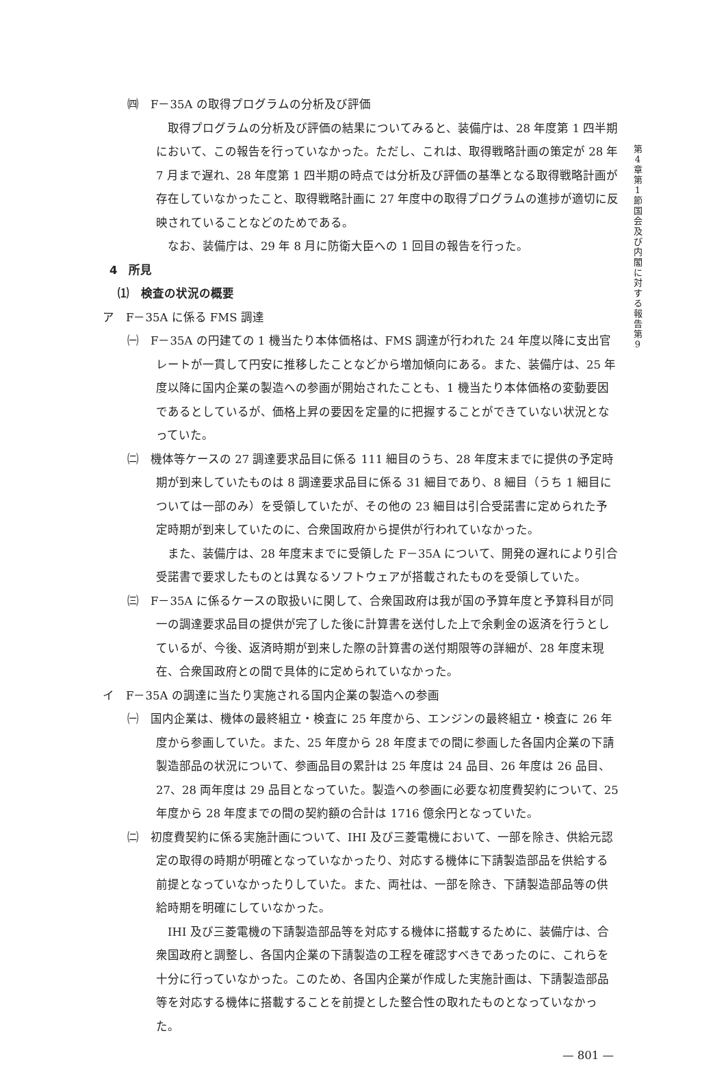㈣　F－35A の取得プログラムの分析及び評価
取得プログラムの分析及び評価の結果についてみると、装備庁は、28 年度第 1 四半期において、この報告を行っていなかった。ただし、これは、取得戦略計画の策定が 28 年 7 月まで遅れ、28 年度第 1 四半期の時点では分析及び評価の基準となる取得戦略計画が存在していなかったこと、取得戦略計画に 27 年度中の取得プログラムの進捗が適切に反映されていることなどのためである。
なお、装備庁は、29 年 8 月に防衛大臣への 1 回目の報告を行った。
4　所見
⑴　検査の状況の概要
ア　F－35A に係る FMS 調達
㈠　F－35A の円建ての 1 機当たり本体価格は、FMS 調達が行われた 24 年度以降に支出官レートが一貫して円安に推移したことなどから増加傾向にある。また、装備庁は、25 年度以降に国内企業の製造への参画が開始されたことも、1 機当たり本体価格の変動要因であるとしているが、価格上昇の要因を定量的に把握することができていない状況となっていた。
㈡　機体等ケースの 27 調達要求品目に係る 111 細目のうち、28 年度末までに提供の予定時期が到来していたものは 8 調達要求品目に係る 31 細目であり、8 細目（うち 1 細目については一部のみ）を受領していたが、その他の 23 細目は引合受諾書に定められた予定時期が到来していたのに、合衆国政府から提供が行われていなかった。
また、装備庁は、28 年度末までに受領した F－35A について、開発の遅れにより引合受諾書で要求したものとは異なるソフトウェアが搭載されたものを受領していた。
㈢　F－35A に係るケースの取扱いに関して、合衆国政府は我が国の予算年度と予算科目が同一の調達要求品目の提供が完了した後に計算書を送付した上で余剰金の返済を行うとしているが、今後、返済時期が到来した際の計算書の送付期限等の詳細が、28 年度末現在、合衆国政府との間で具体的に定められていなかった。
イ　F－35A の調達に当たり実施される国内企業の製造への参画
㈠　国内企業は、機体の最終組立・検査に 25 年度から、エンジンの最終組立・検査に 26 年度から参画していた。また、25 年度から 28 年度までの間に参画した各国内企業の下請製造部品の状況について、参画品目の累計は 25 年度は 24 品目、26 年度は 26 品目、27、28 両年度は 29 品目となっていた。製造への参画に必要な初度費契約について、25 年度から 28 年度までの間の契約額の合計は 1716 億余円となっていた。
㈡　初度費契約に係る実施計画について、IHI 及び三菱電機において、一部を除き、供給元認定の取得の時期が明確となっていなかったり、対応する機体に下請製造部品を供給する前提となっていなかったりしていた。また、両社は、一部を除き、下請製造部品等の供給時期を明確にしていなかった。
IHI 及び三菱電機の下請製造部品等を対応する機体に搭載するために、装備庁は、合衆国政府と調整し、各国内企業の下請製造の工程を確認すべきであったのに、これらを十分に行っていなかった。このため、各国内企業が作成した実施計画は、下請製造部品等を対応する機体に搭載することを前提とした整合性の取れたものとなっていなかった。
— 801 —
第 4 章 第 1 節 国会及び内閣に対する報告 第 9